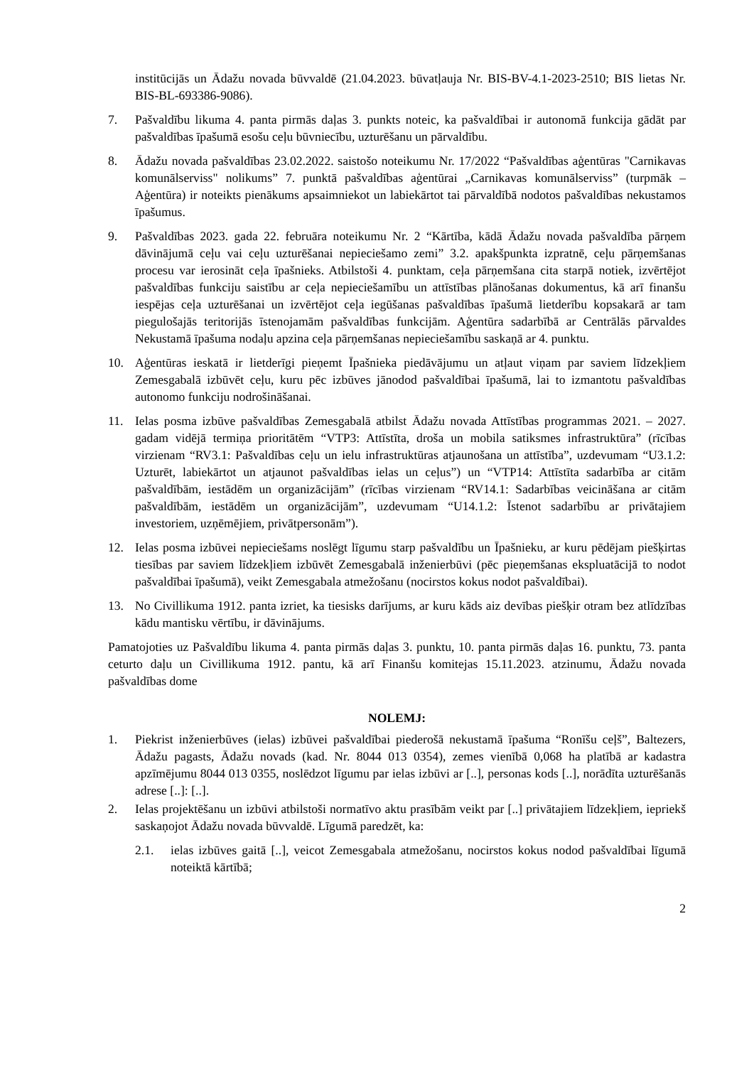institūcijās un Ādažu novada būvvaldē (21.04.2023. būvatļauja Nr. BIS-BV-4.1-2023-2510; BIS lietas Nr. BIS-BL-693386-9086).
7. Pašvaldību likuma 4. panta pirmās daļas 3. punkts noteic, ka pašvaldībai ir autonomā funkcija gādāt par pašvaldības īpašumā esošu ceļu būvniecību, uzturēšanu un pārvaldību.
8. Ādažu novada pašvaldības 23.02.2022. saistošo noteikumu Nr. 17/2022 “Pašvaldības aģentūras "Carnikavas komunālserviss" nolikums” 7. punktā pašvaldības aģentūrai „Carnikavas komunālserviss” (turpmāk – Aģentūra) ir noteikts pienākums apsaimniekot un labiekārtot tai pārvaldībā nodotos pašvaldības nekustamos īpašumus.
9. Pašvaldības 2023. gada 22. februāra noteikumu Nr. 2 “Kārtība, kādā Ādažu novada pašvaldība pārņem dāvinājumā ceļu vai ceļu uzturēšanai nepieciešamo zemi” 3.2. apakšpunkta izpratnē, ceļu pārņemšanas procesu var ierosināt ceļa īpašnieks. Atbilstoši 4. punktam, ceļa pārņemšana cita starpā notiek, izvērtējot pašvaldības funkciju saistību ar ceļa nepieciešamību un attīstības plānošanas dokumentus, kā arī finanšu iespējas ceļa uzturēšanai un izvērtējot ceļa iegūšanas pašvaldības īpašumā lietderību kopsakarā ar tam piegulošajās teritorijās īstenojamām pašvaldības funkcijām. Aģentūra sadarbībā ar Centrālās pārvaldes Nekustamā īpašuma nodaļu apzina ceļa pārņemšanas nepieciešamību saskaņā ar 4. punktu.
10. Aģentūras ieskatā ir lietderīgi pieņemt Īpašnieka piedāvājumu un atļaut viņam par saviem līdzekļiem Zemesgabalā izbūvēt ceļu, kuru pēc izbūves jānodod pašvaldībai īpašumā, lai to izmantotu pašvaldības autonomo funkciju nodrošināšanai.
11. Ielas posma izbūve pašvaldības Zemesgabalā atbilst Ādažu novada Attīstības programmas 2021. – 2027. gadam vidējā termiņa prioritātēm “VTP3: Attīstīta, droša un mobila satiksmes infrastruktūra” (rīcības virzienam “RV3.1: Pašvaldības ceļu un ielu infrastruktūras atjaunošana un attīstība”, uzdevumam “U3.1.2: Uzturēt, labiekārtot un atjaunot pašvaldības ielas un ceļus”) un “VTP14: Attīstīta sadarbība ar citām pašvaldībām, iestādēm un organizācijām” (rīcības virzienam “RV14.1: Sadarbības veicināšana ar citām pašvaldībām, iestādēm un organizācijām”, uzdevumam “U14.1.2: Īstenot sadarbību ar privātajiem investoriem, uzņēmējiem, privātpersonām”).
12. Ielas posma izbūvei nepieciešams noslēgt līgumu starp pašvaldību un Īpašnieku, ar kuru pēdējam piešķirtas tiesības par saviem līdzekļiem izbūvēt Zemesgabalā inženierbūvi (pēc pieņemšanas ekspluatācijā to nodot pašvaldībai īpašumā), veikt Zemesgabala atmežošanu (nocirstos kokus nodot pašvaldībai).
13. No Civillikuma 1912. panta izriet, ka tiesisks darījums, ar kuru kāds aiz devības piešķir otram bez atlīdzības kādu mantisku vērtību, ir dāvinājums.
Pamatojoties uz Pašvaldību likuma 4. panta pirmās daļas 3. punktu, 10. panta pirmās daļas 16. punktu, 73. panta ceturto daļu un Civillikuma 1912. pantu, kā arī Finanšu komitejas 15.11.2023. atzinumu, Ādažu novada pašvaldības dome
NOLEMJ:
1. Piekrist inženierbūves (ielas) izbūvei pašvaldībai piederošā nekustamā īpašuma “Ronīšu ceļš”, Baltezers, Ādažu pagasts, Ādažu novads (kad. Nr. 8044 013 0354), zemes vienībā 0,068 ha platībā ar kadastra apzīmējumu 8044 013 0355, noslēdzot līgumu par ielas izbūvi ar [..], personas kods [..], norādīta uzturēšanās adrese [..]: [..].
2. Ielas projektēšanu un izbūvi atbilstoši normatīvo aktu prasībām veikt par [..] privātajiem līdzekļiem, iepriekš saskaņojot Ādažu novada būvvaldē. Līgumā paredzēt, ka:
2.1. ielas izbūves gaitā [..], veicot Zemesgabala atmežošanu, nocirstos kokus nodod pašvaldībai līgumā noteiktā kārtībā;
2